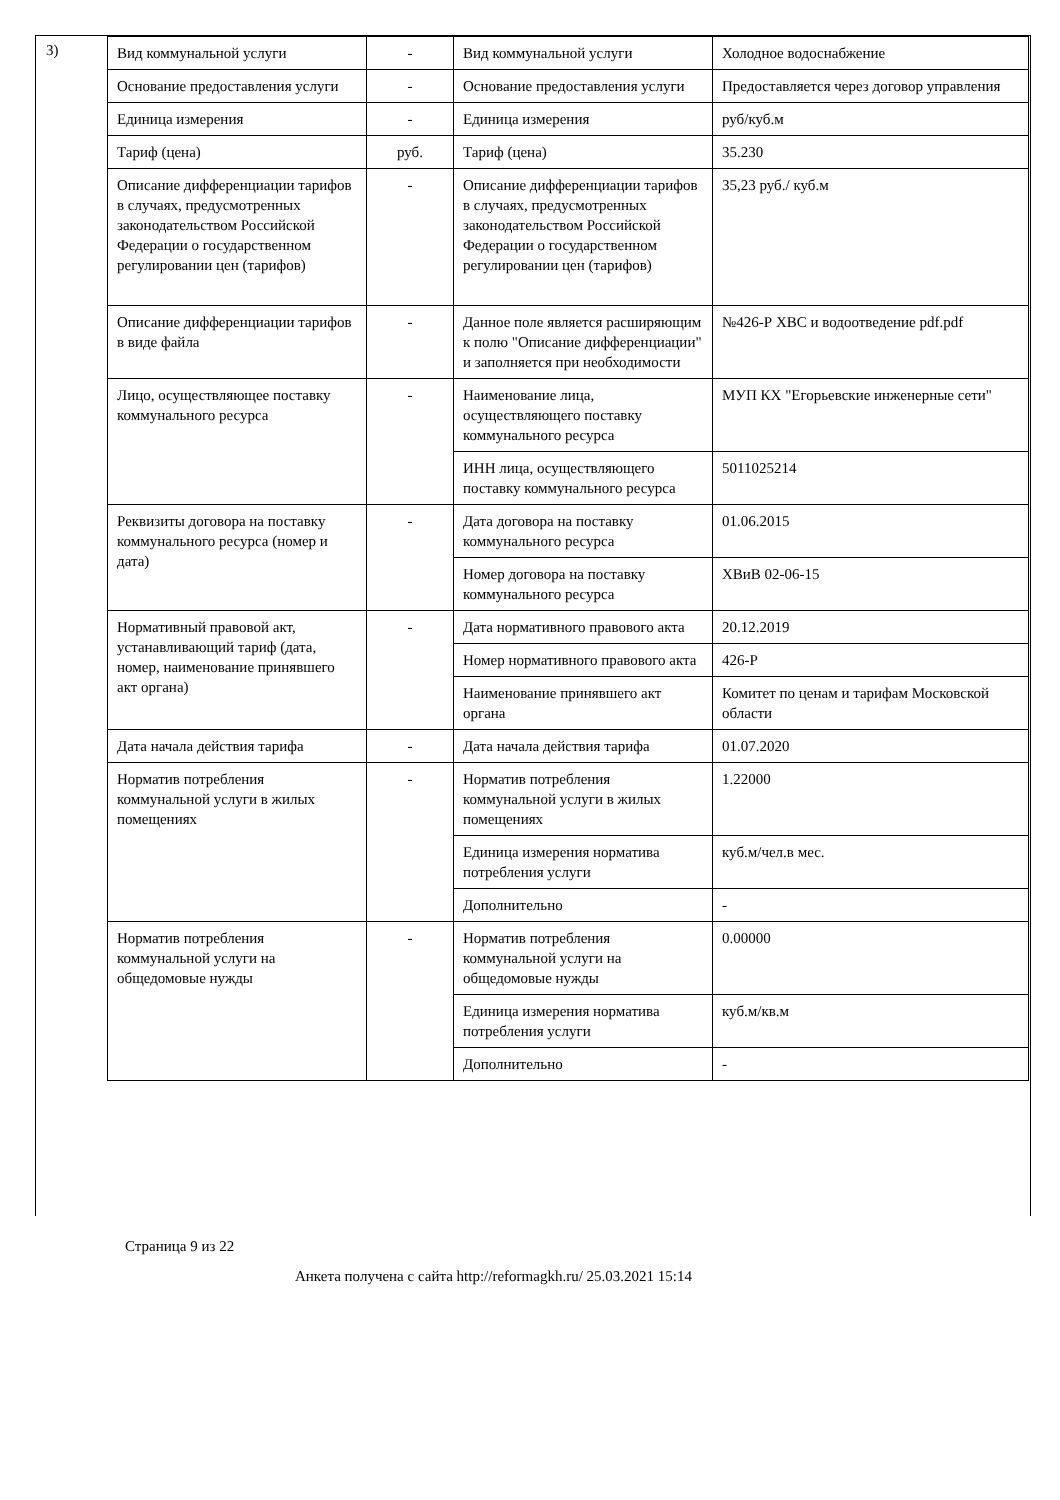3)
| Вид коммунальной услуги | - | Вид коммунальной услуги | Холодное водоснабжение |
| Основание предоставления услуги | - | Основание предоставления услуги | Предоставляется через договор управления |
| Единица измерения | - | Единица измерения | руб/куб.м |
| Тариф (цена) | руб. | Тариф (цена) | 35.230 |
| Описание дифференциации тарифов в случаях, предусмотренных законодательством Российской Федерации о государственном регулировании цен (тарифов) | - | Описание дифференциации тарифов в случаях, предусмотренных законодательством Российской Федерации о государственном регулировании цен (тарифов) | 35,23 руб./ куб.м |
| Описание дифференциации тарифов в виде файла | - | Данное поле является расширяющим к полю "Описание дифференциации" и заполняется при необходимости | №426-Р ХВС и водоотведение pdf.pdf |
| Лицо, осуществляющее поставку коммунального ресурса | - | Наименование лица, осуществляющего поставку коммунального ресурса | МУП КХ "Егорьевские инженерные сети" |
| | | ИНН лица, осуществляющего поставку коммунального ресурса | 5011025214 |
| Реквизиты договора на поставку коммунального ресурса (номер и дата) | - | Дата договора на поставку коммунального ресурса | 01.06.2015 |
| | | Номер договора на поставку коммунального ресурса | ХВиВ 02-06-15 |
| Нормативный правовой акт, устанавливающий тариф (дата, номер, наименование принявшего акт органа) | - | Дата нормативного правового акта | 20.12.2019 |
| | | Номер нормативного правового акта | 426-Р |
| | | Наименование принявшего акт органа | Комитет по ценам и тарифам Московской области |
| Дата начала действия тарифа | - | Дата начала действия тарифа | 01.07.2020 |
| Норматив потребления коммунальной услуги в жилых помещениях | - | Норматив потребления коммунальной услуги в жилых помещениях | 1.22000 |
| | | Единица измерения норматива потребления услуги | куб.м/чел.в мес. |
| | | Дополнительно | - |
| Норматив потребления коммунальной услуги на общедомовые нужды | - | Норматив потребления коммунальной услуги на общедомовые нужды | 0.00000 |
| | | Единица измерения норматива потребления услуги | куб.м/кв.м |
| | | Дополнительно | - |
Страница 9 из 22
Анкета получена с сайта http://reformagkh.ru/ 25.03.2021 15:14